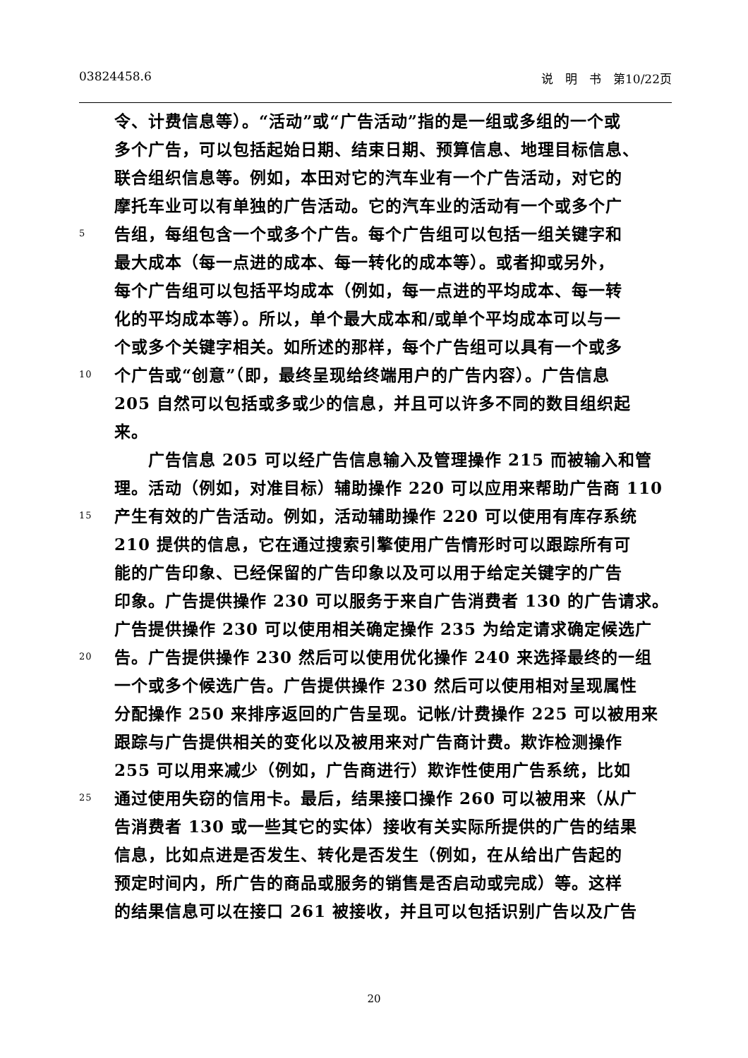03824458.6 说　明　书　第10/22页
令、计费信息等）。“活动”或“广告活动”指的是一组或多组的一个或
多个广告，可以包括起始日期、结束日期、预算信息、地理目标信息、
联合组织信息等。例如，本田对它的汽车业有一个广告活动，对它的
摩托车业可以有单独的广告活动。它的汽车业的活动有一个或多个广
5 告组，每组包含一个或多个广告。每个广告组可以包括一组关键字和
最大成本（每一点进的成本、每一转化的成本等）。或者抑或另外，
每个广告组可以包括平均成本（例如，每一点进的平均成本、每一转
化的平均成本等）。所以，单个最大成本和/或单个平均成本可以与一
个或多个关键字相关。如所述的那样，每个广告组可以具有一个或多
10 个广告或“创意”（即，最终呈现给终端用户的广告内容）。广告信息
205 自然可以包括或多或少的信息，并且可以许多不同的数目组织起
来。
　　广告信息 205 可以经广告信息输入及管理操作 215 而被输入和管
理。活动（例如，对准目标）辅助操作 220 可以应用来帮助广告商 110
15 产生有效的广告活动。例如，活动辅助操作 220 可以使用有库存系统
210 提供的信息，它在通过搜索引擎使用广告情形时可以跟踪所有可
能的广告印象、已经保留的广告印象以及可以用于给定关键字的广告
印象。广告提供操作 230 可以服务于来自广告消费者 130 的广告请求。
广告提供操作 230 可以使用相关确定操作 235 为给定请求确定候选广
20 告。广告提供操作 230 然后可以使用优化操作 240 来选择最终的一组
一个或多个候选广告。广告提供操作 230 然后可以使用相对呈现属性
分配操作 250 来排序返回的广告呈现。记帐/计费操作 225 可以被用来
跟踪与广告提供相关的变化以及被用来对广告商计费。欺诈检测操作
255 可以用来减少（例如，广告商进行）欺诈性使用广告系统，比如
25 通过使用失窃的信用卡。最后，结果接口操作 260 可以被用来（从广
告消费者 130 或一些其它的实体）接收有关实际所提供的广告的结果
信息，比如点进是否发生、转化是否发生（例如，在从给出广告起的
预定时间内，所广告的商品或服务的销售是否启动或完成）等。这样
的结果信息可以在接口 261 被接收，并且可以包括识别广告以及广告
20